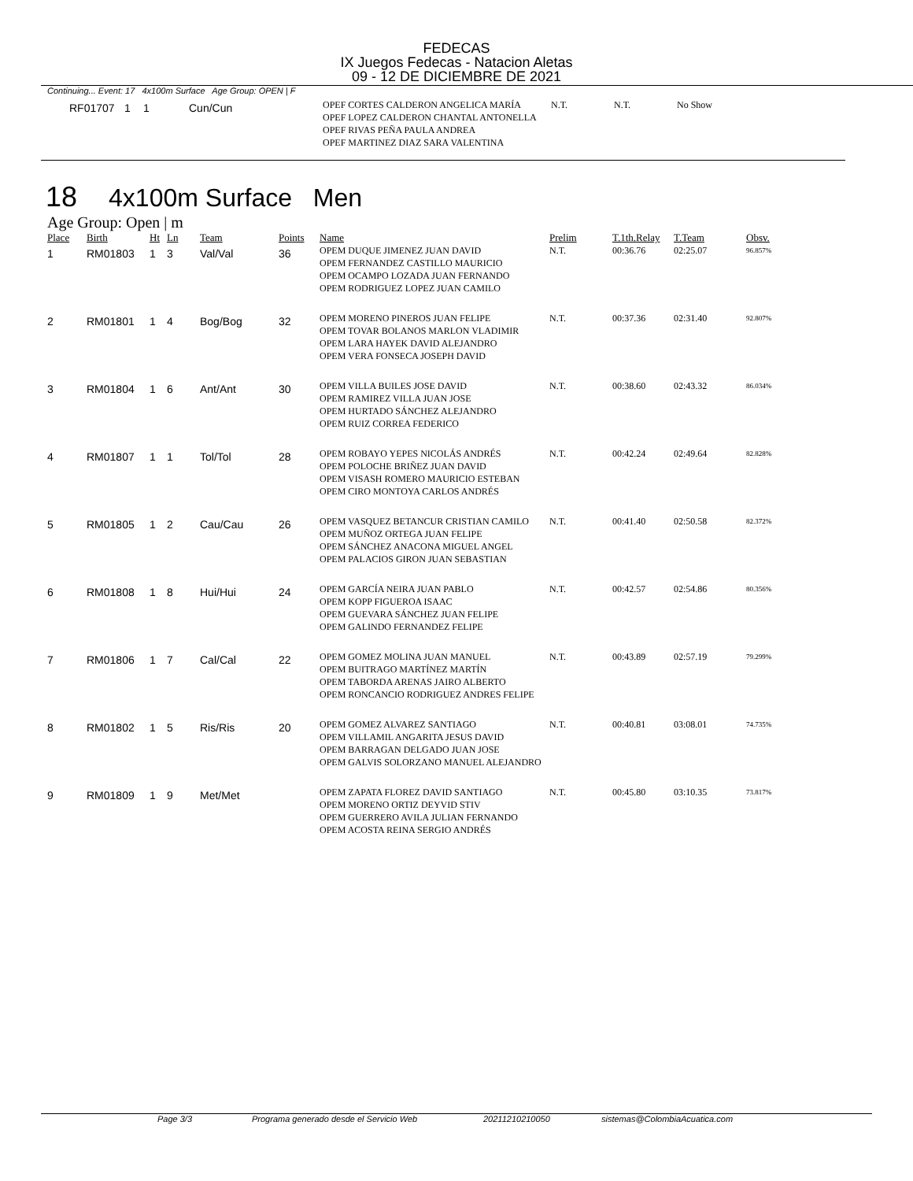FEDECAS
IX Juegos Fedecas - Natacion Aletas
09 - 12 DE DICIEMBRE DE 2021
Continuing... Event: 17 4x100m Surface Age Group: OPEN | F
| RF01707 | 1 | 1 | Cun/Cun | OPEF CORTES CALDERON ANGELICA MARÍA OPEF LOPEZ CALDERON CHANTAL ANTONELLA OPEF RIVAS PEÑA PAULA ANDREA OPEF MARTINEZ DIAZ SARA VALENTINA | N.T. | N.T. | No Show |
18 4x100m Surface Men
Age Group: Open | m
| Place | Birth | Ht | Ln | Team | Points | Name | Prelim | T.1th.Relay | T.Team | Obsv. |
| --- | --- | --- | --- | --- | --- | --- | --- | --- | --- | --- |
| 1 | RM01803 | 1 | 3 | Val/Val | 36 | OPEM DUQUE JIMENEZ JUAN DAVID OPEM FERNANDEZ CASTILLO MAURICIO OPEM OCAMPO LOZADA JUAN FERNANDO OPEM RODRIGUEZ LOPEZ JUAN CAMILO | N.T. | 00:36.76 | 02:25.07 | 96.857% |
| 2 | RM01801 | 1 | 4 | Bog/Bog | 32 | OPEM MORENO PINEROS JUAN FELIPE OPEM TOVAR BOLANOS MARLON VLADIMIR OPEM LARA HAYEK DAVID ALEJANDRO OPEM VERA FONSECA JOSEPH DAVID | N.T. | 00:37.36 | 02:31.40 | 92.807% |
| 3 | RM01804 | 1 | 6 | Ant/Ant | 30 | OPEM VILLA BUILES JOSE DAVID OPEM RAMIREZ VILLA JUAN JOSE OPEM HURTADO SÁNCHEZ ALEJANDRO OPEM RUIZ CORREA FEDERICO | N.T. | 00:38.60 | 02:43.32 | 86.034% |
| 4 | RM01807 | 1 | 1 | Tol/Tol | 28 | OPEM ROBAYO YEPES NICOLÁS ANDRÉS OPEM POLOCHE BRIÑEZ JUAN DAVID OPEM VISASH ROMERO MAURICIO ESTEBAN OPEM CIRO MONTOYA CARLOS ANDRÉS | N.T. | 00:42.24 | 02:49.64 | 82.828% |
| 5 | RM01805 | 1 | 2 | Cau/Cau | 26 | OPEM VASQUEZ BETANCUR CRISTIAN CAMILO OPEM MUÑOZ ORTEGA JUAN FELIPE OPEM SÁNCHEZ ANACONA MIGUEL ANGEL OPEM PALACIOS GIRON JUAN SEBASTIAN | N.T. | 00:41.40 | 02:50.58 | 82.372% |
| 6 | RM01808 | 1 | 8 | Hui/Hui | 24 | OPEM GARCÍA NEIRA JUAN PABLO OPEM KOPP FIGUEROA ISAAC OPEM GUEVARA SÁNCHEZ JUAN FELIPE OPEM GALINDO FERNANDEZ FELIPE | N.T. | 00:42.57 | 02:54.86 | 80.356% |
| 7 | RM01806 | 1 | 7 | Cal/Cal | 22 | OPEM GOMEZ MOLINA JUAN MANUEL OPEM BUITRAGO MARTÍNEZ MARTÍN OPEM TABORDA ARENAS JAIRO ALBERTO OPEM RONCANCIO RODRIGUEZ ANDRES FELIPE | N.T. | 00:43.89 | 02:57.19 | 79.299% |
| 8 | RM01802 | 1 | 5 | Ris/Ris | 20 | OPEM GOMEZ ALVAREZ SANTIAGO OPEM VILLAMIL ANGARITA JESUS DAVID OPEM BARRAGAN DELGADO JUAN JOSE OPEM GALVIS SOLORZANO MANUEL ALEJANDRO | N.T. | 00:40.81 | 03:08.01 | 74.735% |
| 9 | RM01809 | 1 | 9 | Met/Met | | OPEM ZAPATA FLOREZ DAVID SANTIAGO OPEM MORENO ORTIZ DEYVID STIV OPEM GUERRERO AVILA JULIAN FERNANDO OPEM ACOSTA REINA SERGIO ANDRÉS | N.T. | 00:45.80 | 03:10.35 | 73.817% |
Page 3/3 Programa generado desde el Servicio Web 20211210210050 sistemas@ColombiaAcuatica.com